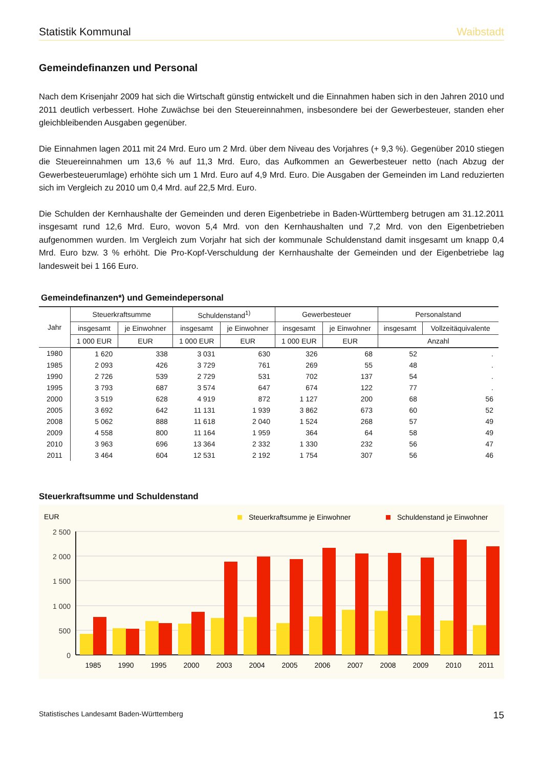Statistik Kommunal Waibstadt
Gemeindefinanzen und Personal
Nach dem Krisenjahr 2009 hat sich die Wirtschaft günstig entwickelt und die Einnahmen haben sich in den Jahren 2010 und 2011 deutlich verbessert. Hohe Zuwächse bei den Steuereinnahmen, insbesondere bei der Gewerbesteu­er, standen eher gleichbleibenden Ausgaben gegenüber.
Die Einnahmen lagen 2011 mit 24 Mrd. Euro um 2 Mrd. über dem Niveau des Vorjahres (+ 9,3 %). Gegenüber 2010 stiegen die Steuereinnahmen um 13,6 % auf 11,3 Mrd. Euro, das Aufkommen an Gewerbesteuer netto (nach Abzug der Gewerbesteuerumlage) erhöhte sich um 1 Mrd. Euro auf 4,9 Mrd. Euro. Die Ausgaben der Gemeinden im Land reduzierten sich im Vergleich zu 2010 um 0,4 Mrd. auf 22,5 Mrd. Euro.
Die Schulden der Kernhaushalte der Gemeinden und deren Eigenbetriebe in Baden-Württemberg betrugen am 31.12.2011 insgesamt rund 12,6 Mrd. Euro, wovon 5,4 Mrd. von den Kernhaushalten und 7,2 Mrd. von den Eigen­betrieben aufgenommen wurden. Im Vergleich zum Vorjahr hat sich der kommunale Schuldenstand damit insgesamt um knapp 0,4 Mrd. Euro bzw. 3 % erhöht. Die Pro-Kopf-Verschuldung der Kernhaushalte der Gemeinden und der Eigenbetriebe lag landesweit bei 1 166 Euro.
Gemeindefinanzen*) und Gemeindepersonal
| Jahr | Steuerkraftsumme | | Schuldenstand<sup>1)</sup> | | Gewerbesteuer | | Personalstand | |
| --- | --- | --- | --- | --- | --- | --- | --- | --- |
| | insgesamt | je Einwohner | insgesamt | je Einwohner | insgesamt | je Einwohner | insgesamt | Vollzeit­äquivalente |
| | 1 000 EUR | EUR | 1 000 EUR | EUR | 1 000 EUR | EUR | Anzahl | |
| 1980 | 1 620 | 338 | 3 031 | 630 | 326 | 68 | 52 | . |
| 1985 | 2 093 | 426 | 3 729 | 761 | 269 | 55 | 48 | . |
| 1990 | 2 726 | 539 | 2 729 | 531 | 702 | 137 | 54 | . |
| 1995 | 3 793 | 687 | 3 574 | 647 | 674 | 122 | 77 | . |
| 2000 | 3 519 | 628 | 4 919 | 872 | 1 127 | 200 | 68 | 56 |
| 2005 | 3 692 | 642 | 11 131 | 1 939 | 3 862 | 673 | 60 | 52 |
| 2008 | 5 062 | 888 | 11 618 | 2 040 | 1 524 | 268 | 57 | 49 |
| 2009 | 4 558 | 800 | 11 164 | 1 959 | 364 | 64 | 58 | 49 |
| 2010 | 3 963 | 696 | 13 364 | 2 332 | 1 330 | 232 | 56 | 47 |
| 2011 | 3 464 | 604 | 12 531 | 2 192 | 1 754 | 307 | 56 | 46 |
Steuerkraftsumme und Schuldenstand
EUR
Steuerkraftsumme je Einwohner
Schuldenstand je Einwohner
2 500
2 000
1 500
1 000
500
0
1985
1990
1995
2000
2003
2004
2005
2006
2007
2008
2009
2010
2011
Statistisches Landesamt Baden-Württemberg 15